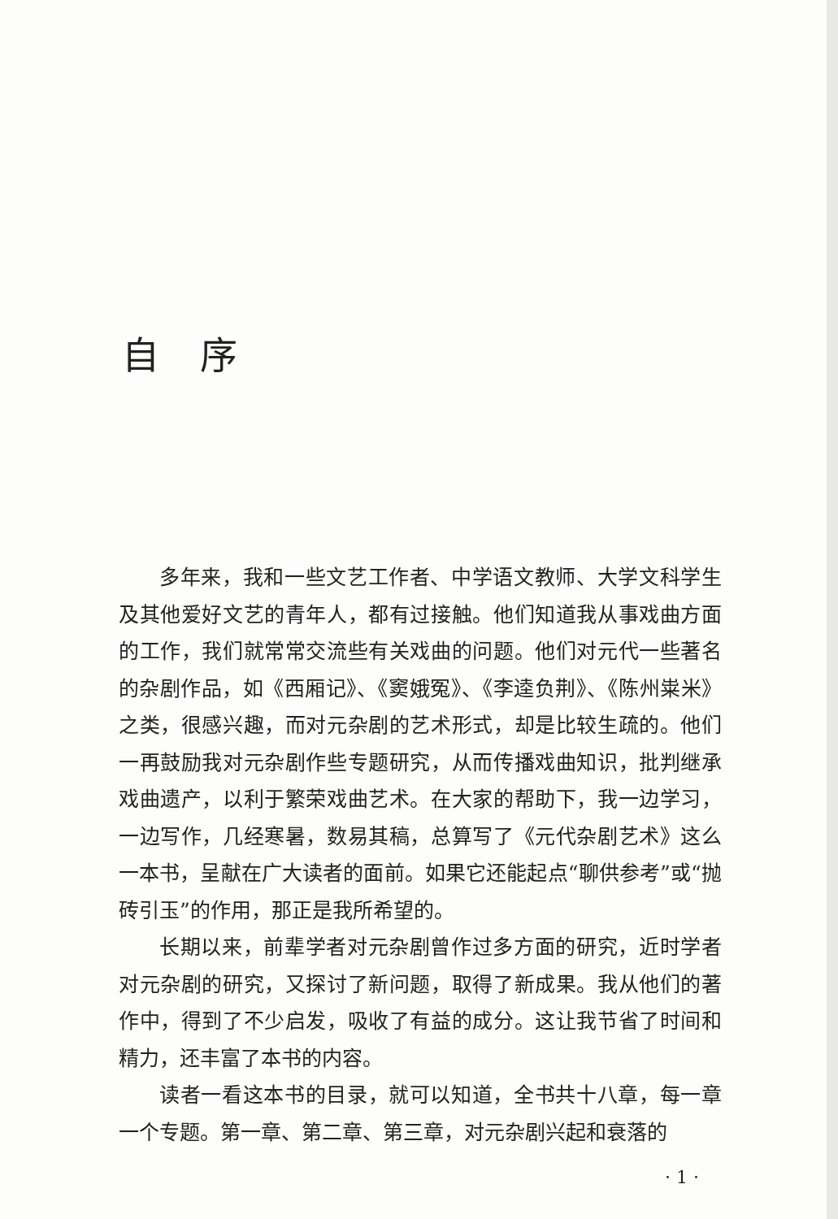自序
多年来，我和一些文艺工作者、中学语文教师、大学文科学生及其他爱好文艺的青年人，都有过接触。他们知道我从事戏曲方面的工作，我们就常常交流些有关戏曲的问题。他们对元代一些著名的杂剧作品，如《西厢记》、《窦娥冤》、《李逵负荆》、《陈州粜米》之类，很感兴趣，而对元杂剧的艺术形式，却是比较生疏的。他们一再鼓励我对元杂剧作些专题研究，从而传播戏曲知识，批判继承戏曲遗产，以利于繁荣戏曲艺术。在大家的帮助下，我一边学习，一边写作，几经寒暑，数易其稿，总算写了《元代杂剧艺术》这么一本书，呈献在广大读者的面前。如果它还能起点“聊供参考”或“抛砖引玉”的作用，那正是我所希望的。
长期以来，前辈学者对元杂剧曾作过多方面的研究，近时学者对元杂剧的研究，又探讨了新问题，取得了新成果。我从他们的著作中，得到了不少启发，吸收了有益的成分。这让我节省了时间和精力，还丰富了本书的内容。
读者一看这本书的目录，就可以知道，全书共十八章，每一章一个专题。第一章、第二章、第三章，对元杂剧兴起和衰落的
· 1 ·